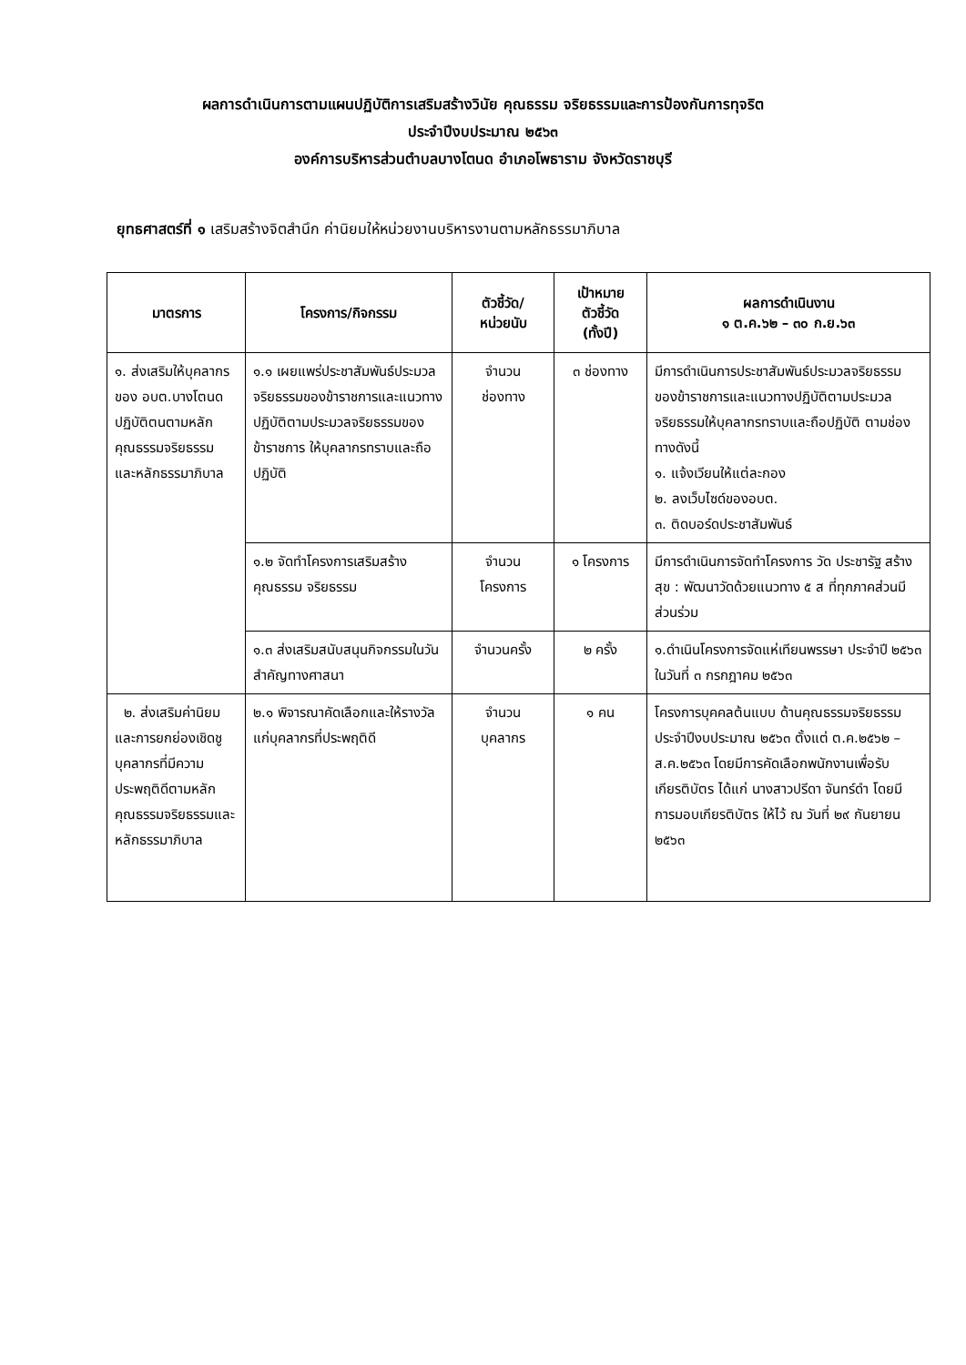ผลการดำเนินการตามแผนปฏิบัติการเสริมสร้างวินัย คุณธรรม จริยธรรมและการป้องกันการทุจริต
ประจำปีงบประมาณ ๒๕๖๓
องค์การบริหารส่วนตำบลบางโตนด อำเภอโพธาราม จังหวัดราชบุรี
ยุทธศาสตร์ที่ ๑ เสริมสร้างจิตสำนึก ค่านิยมให้หน่วยงานบริหารงานตามหลักธรรมาภิบาล
| มาตรการ | โครงการ/กิจกรรม | ตัวชี้วัด/ หน่วยนับ | เป้าหมาย ตัวชี้วัด (ทั้งปี) | ผลการดำเนินงาน ๑ ต.ค.๖๒ – ๓๐ ก.ย.๖๓ |
| --- | --- | --- | --- | --- |
| ๑. ส่งเสริมให้บุคลากรของ อบต.บางโตนด ปฏิบัติตนตามหลักคุณธรรมจริยธรรม และหลักธรรมาภิบาล | ๑.๑ เผยแพร่ประชาสัมพันธ์ประมวลจริยธรรมของข้าราชการและแนวทางปฏิบัติตามประมวลจริยธรรมของข้าราชการ ให้บุคลากรทราบและถือปฏิบัติ | จำนวน ช่องทาง | ๓ ช่องทาง | มีการดำเนินการประชาสัมพันธ์ประมวลจริยธรรมของข้าราชการและแนวทางปฏิบัติตามประมวลจริยธรรมให้บุคลากรทราบและถือปฏิบัติ ตามช่องทางดังนี้ ๑. แจ้งเวียนให้แต่ละกอง ๒. ลงเว็บไซด์ของอบต. ๓. ติดบอร์ดประชาสัมพันธ์ |
| | ๑.๒ จัดทำโครงการเสริมสร้างคุณธรรม จริยธรรม | จำนวน โครงการ | ๑ โครงการ | มีการดำเนินการจัดทำโครงการ วัด ประชารัฐ สร้างสุข : พัฒนาวัดด้วยแนวทาง ๕ ส ที่ทุกภาคส่วนมีส่วนร่วม |
| | ๑.๓ ส่งเสริมสนับสนุนกิจกรรมในวันสำคัญทางศาสนา | จำนวนครั้ง | ๒ ครั้ง | ๑.ดำเนินโครงการจัดแห่เทียนพรรษา ประจำปี ๒๕๖๓ ในวันที่ ๓ กรกฎาคม ๒๕๖๓ |
| ๒. ส่งเสริมค่านิยมและการยกย่องเชิดชูบุคลากรที่มีความประพฤติดีตามหลักคุณธรรมจริยธรรมและหลักธรรมาภิบาล | ๒.๑ พิจารณาคัดเลือกและให้รางวัลแก่บุคลากรที่ประพฤติดี | จำนวน บุคลากร | ๑ คน | โครงการบุคคลต้นแบบ ด้านคุณธรรมจริยธรรม ประจำปีงบประมาณ ๒๕๖๓ ตั้งแต่ ต.ค.๒๕๖๒ – ส.ค.๒๕๖๓ โดยมีการคัดเลือกพนักงานเพื่อรับเกียรติบัตร ได้แก่ นางสาวปรีดา จันทร์ดำ โดยมีการมอบเกียรติบัตร ให้ไว้ ณ วันที่ ๒๙ กันยายน ๒๕๖๓ |